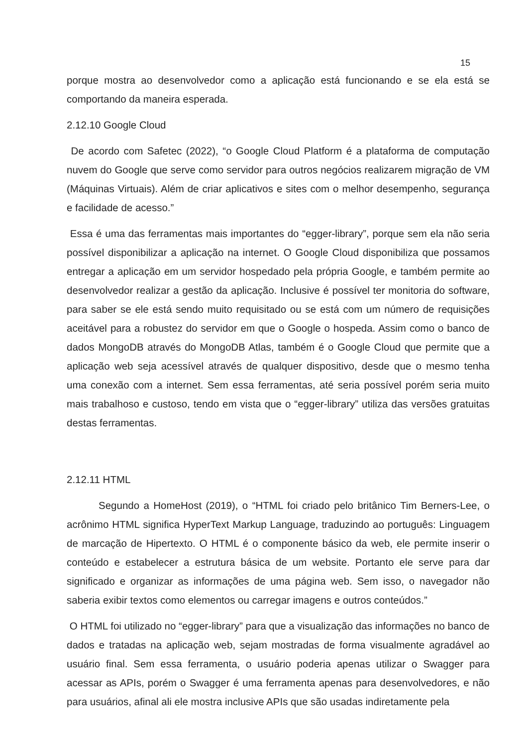15
porque mostra ao desenvolvedor como a aplicação está funcionando e se ela está se comportando da maneira esperada.
2.12.10 Google Cloud
De acordo com Safetec (2022), “o Google Cloud Platform é a plataforma de computação nuvem do Google que serve como servidor para outros negócios realizarem migração de VM (Máquinas Virtuais). Além de criar aplicativos e sites com o melhor desempenho, segurança e facilidade de acesso.”
Essa é uma das ferramentas mais importantes do “egger-library”, porque sem ela não seria possível disponibilizar a aplicação na internet. O Google Cloud disponibiliza que possamos entregar a aplicação em um servidor hospedado pela própria Google, e também permite ao desenvolvedor realizar a gestão da aplicação. Inclusive é possível ter monitoria do software, para saber se ele está sendo muito requisitado ou se está com um número de requisições aceitável para a robustez do servidor em que o Google o hospeda. Assim como o banco de dados MongoDB através do MongoDB Atlas, também é o Google Cloud que permite que a aplicação web seja acessível através de qualquer dispositivo, desde que o mesmo tenha uma conexão com a internet. Sem essa ferramentas, até seria possível porém seria muito mais trabalhoso e custoso, tendo em vista que o “egger-library” utiliza das versões gratuitas destas ferramentas.
2.12.11 HTML
Segundo a HomeHost (2019), o “HTML foi criado pelo britânico Tim Berners-Lee, o acrônimo HTML significa HyperText Markup Language, traduzindo ao português: Linguagem de marcação de Hipertexto. O HTML é o componente básico da web, ele permite inserir o conteúdo e estabelecer a estrutura básica de um website. Portanto ele serve para dar significado e organizar as informações de uma página web. Sem isso, o navegador não saberia exibir textos como elementos ou carregar imagens e outros conteúdos.”
O HTML foi utilizado no “egger-library” para que a visualização das informações no banco de dados e tratadas na aplicação web, sejam mostradas de forma visualmente agradável ao usuário final. Sem essa ferramenta, o usuário poderia apenas utilizar o Swagger para acessar as APIs, porém o Swagger é uma ferramenta apenas para desenvolvedores, e não para usuários, afinal ali ele mostra inclusive APIs que são usadas indiretamente pela